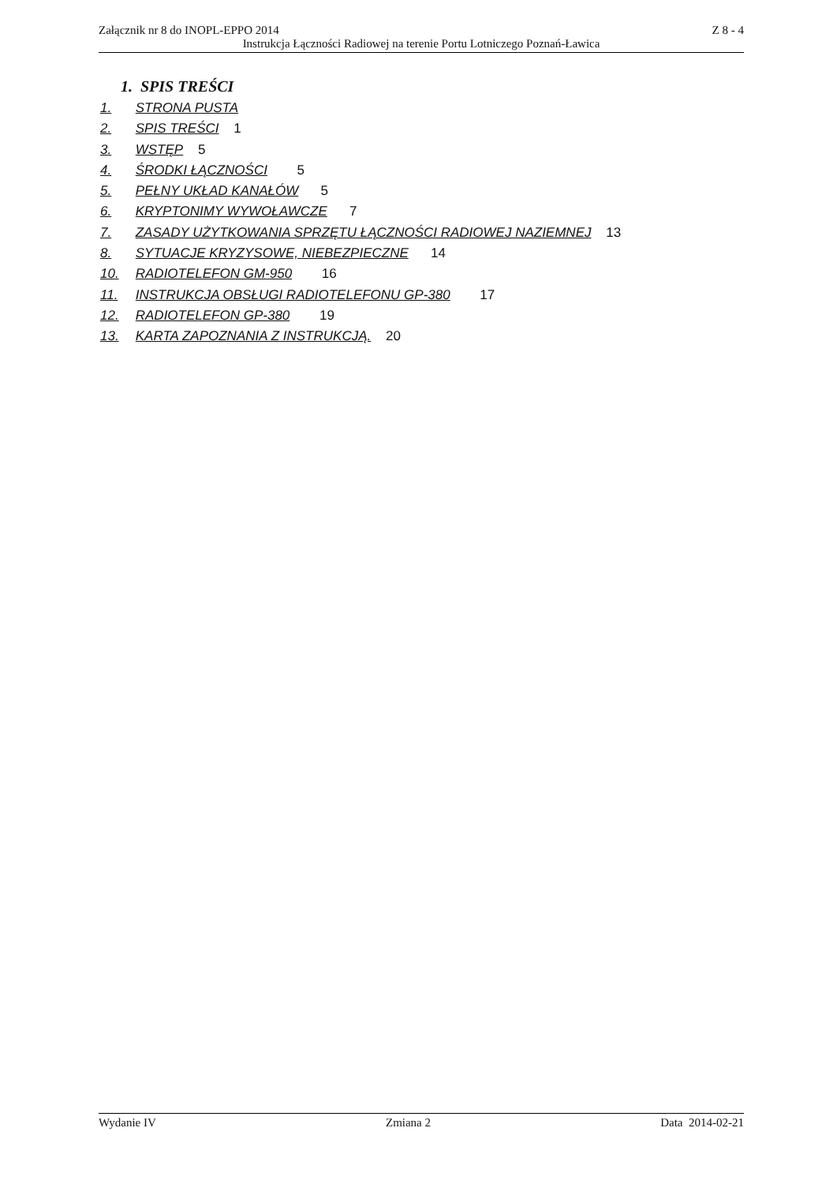Załącznik nr 8 do INOPL-EPPO 2014 Z 8 - 4
Instrukcja Łączności Radiowej na terenie Portu Lotniczego Poznań-Ławica
1. SPIS TREŚCI
1. STRONA PUSTA
2. SPIS TREŚCI 1
3. WSTĘP 5
4. ŚRODKI ŁĄCZNOŚCI 5
5. PEŁNY UKŁAD KANAŁÓW 5
6. KRYPTONIMY WYWOŁAWCZE 7
7. ZASADY UŻYTKOWANIA SPRZĘTU ŁĄCZNOŚCI RADIOWEJ NAZIEMNEJ 13
8. SYTUACJE KRYZYSOWE, NIEBEZPIECZNE 14
10. RADIOTELEFON GM-950 16
11. INSTRUKCJA OBSŁUGI RADIOTELEFONU GP-380 17
12. RADIOTELEFON GP-380 19
13. KARTA ZAPOZNANIA Z INSTRUKCJĄ. 20
Wydanie IV Zmiana 2 Data 2014-02-21